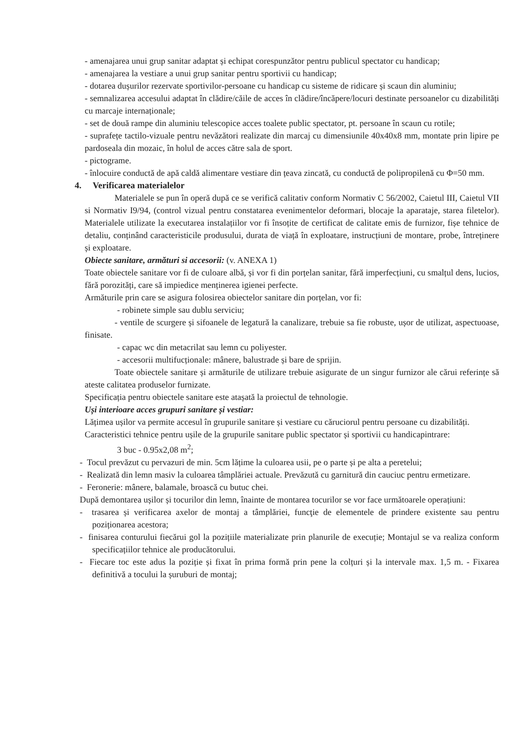- amenajarea unui grup sanitar adaptat și echipat corespunzător pentru publicul spectator cu handicap;
- amenajarea la vestiare a unui grup sanitar pentru sportivii cu handicap;
- dotarea dușurilor rezervate sportivilor-persoane cu handicap cu sisteme de ridicare și scaun din aluminiu;
- semnalizarea accesului adaptat în clădire/căile de acces în clădire/încăpere/locuri destinate persoanelor cu dizabilități cu marcaje internaționale;
- set de două rampe din aluminiu telescopice acces toalete public spectator, pt. persoane în scaun cu rotile;
- suprafețe tactilo-vizuale pentru nevăzători realizate din marcaj cu dimensiunile 40x40x8 mm, montate prin lipire pe pardoseala din mozaic, în holul de acces către sala de sport.
- pictograme.
- înlocuire conductă de apă caldă alimentare vestiare din țeava zincată, cu conductă de polipropilenă cu Φ=50 mm.
4. Verificarea materialelor
Materialele se pun în operă după ce se verifică calitativ conform Normativ C 56/2002, Caietul III, Caietul VII si Normativ I9/94, (control vizual pentru constatarea evenimentelor deformari, blocaje la aparataje, starea filetelor). Materialele utilizate la executarea instalațiilor vor fi însoțite de certificat de calitate emis de furnizor, fișe tehnice de detaliu, conținând caracteristicile produsului, durata de viață în exploatare, instrucțiuni de montare, probe, întreținere și exploatare.
Obiecte sanitare, armături si accesorii: (v. ANEXA 1)
Toate obiectele sanitare vor fi de culoare albă, și vor fi din porțelan sanitar, fără imperfecțiuni, cu smalțul dens, lucios, fără porozități, care să impiedice menținerea igienei perfecte.
Armăturile prin care se asigura folosirea obiectelor sanitare din porțelan, vor fi:
- robinete simple sau dublu serviciu;
- ventile de scurgere și sifoanele de legatură la canalizare, trebuie sa fie robuste, ușor de utilizat, aspectuoase, finisate.
- capac wc din metacrilat sau lemn cu poliyester.
- accesorii multifucționale: mânere, balustrade și bare de sprijin.
Toate obiectele sanitare și armăturile de utilizare trebuie asigurate de un singur furnizor ale cărui referințe să ateste calitatea produselor furnizate.
Specificația pentru obiectele sanitare este atașată la proiectul de tehnologie.
Uși interioare acces grupuri sanitare și vestiar:
Lățimea ușilor va permite accesul în grupurile sanitare și vestiare cu căruciorul pentru persoane cu dizabilități.
Caracteristici tehnice pentru ușile de la grupurile sanitare public spectator și sportivii cu handicapintrare:
3 buc - 0.95x2,08 m<sup>2</sup>;
- Tocul prevăzut cu pervazuri de min. 5cm lățime la culoarea usii, pe o parte și pe alta a peretelui;
- Realizată din lemn masiv la culoarea tâmplăriei actuale. Prevăzută cu garnitură din cauciuc pentru ermetizare.
- Feronerie: mânere, balamale, broască cu butuc chei.
După demontarea ușilor și tocurilor din lemn, înainte de montarea tocurilor se vor face următoarele operațiuni:
- trasarea și verificarea axelor de montaj a tâmplăriei, funcţie de elementele de prindere existente sau pentru poziționarea acestora;
- finisarea conturului fiecărui gol la pozițiile materializate prin planurile de execuție; Montajul se va realiza conform specificațiilor tehnice ale producătorului.
- Fiecare toc este adus la poziție și fixat în prima formă prin pene la colțuri și la intervale max. 1,5 m. - Fixarea definitivă a tocului la șuruburi de montaj;